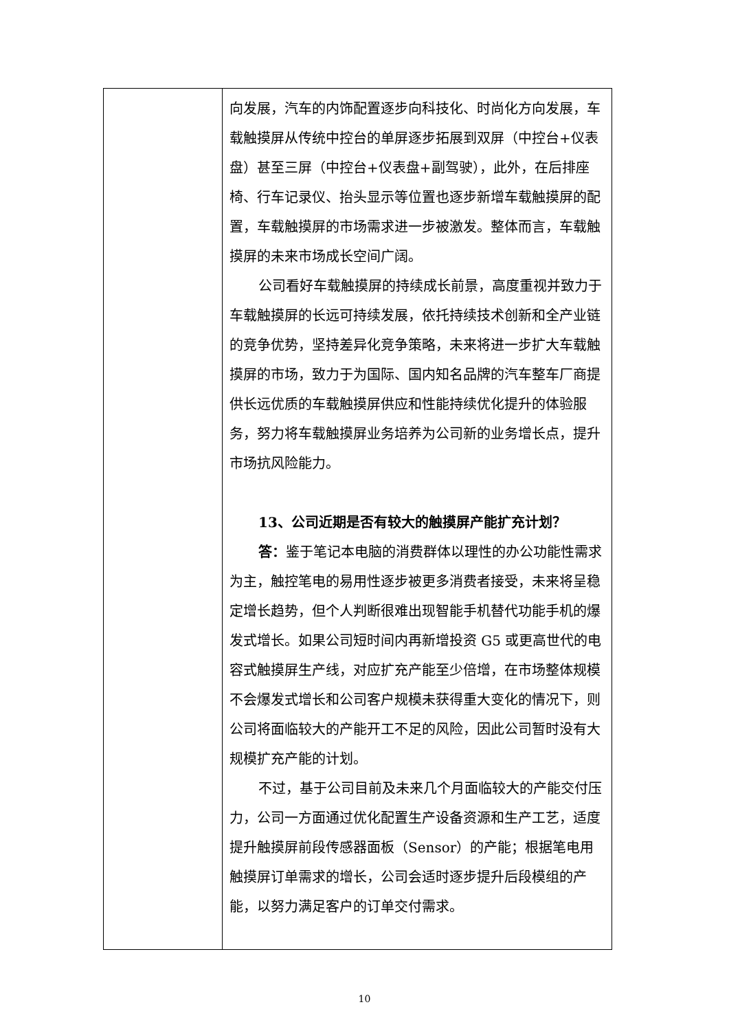| | 向发展，汽车的内饰配置逐步向科技化、时尚化方向发展，车载触摸屏从传统中控台的单屏逐步拓展到双屏（中控台+仪表盘）甚至三屏（中控台+仪表盘+副驾驶），此外，在后排座椅、行车记录仪、抬头显示等位置也逐步新增车载触摸屏的配置，车载触摸屏的市场需求进一步被激发。整体而言，车载触摸屏的未来市场成长空间广阔。 公司看好车载触摸屏的持续成长前景，高度重视并致力于车载触摸屏的长远可持续发展，依托持续技术创新和全产业链的竞争优势，坚持差异化竞争策略，未来将进一步扩大车载触摸屏的市场，致力于为国际、国内知名品牌的汽车整车厂商提供长远优质的车载触摸屏供应和性能持续优化提升的体验服务，努力将车载触摸屏业务培养为公司新的业务增长点，提升市场抗风险能力。 13、公司近期是否有较大的触摸屏产能扩充计划？ 答： 鉴于笔记本电脑的消费群体以理性的办公功能性需求为主，触控笔电的易用性逐步被更多消费者接受，未来将呈稳定增长趋势，但个人判断很难出现智能手机替代功能手机的爆发式增长。如果公司短时间内再新增投资 G5 或更高世代的电容式触摸屏生产线，对应扩充产能至少倍增，在市场整体规模不会爆发式增长和公司客户规模未获得重大变化的情况下，则公司将面临较大的产能开工不足的风险，因此公司暂时没有大规模扩充产能的计划。 不过，基于公司目前及未来几个月面临较大的产能交付压力，公司一方面通过优化配置生产设备资源和生产工艺，适度提升触摸屏前段传感器面板（Sensor）的产能；根据笔电用触摸屏订单需求的增长，公司会适时逐步提升后段模组的产能，以努力满足客户的订单交付需求。 |
10